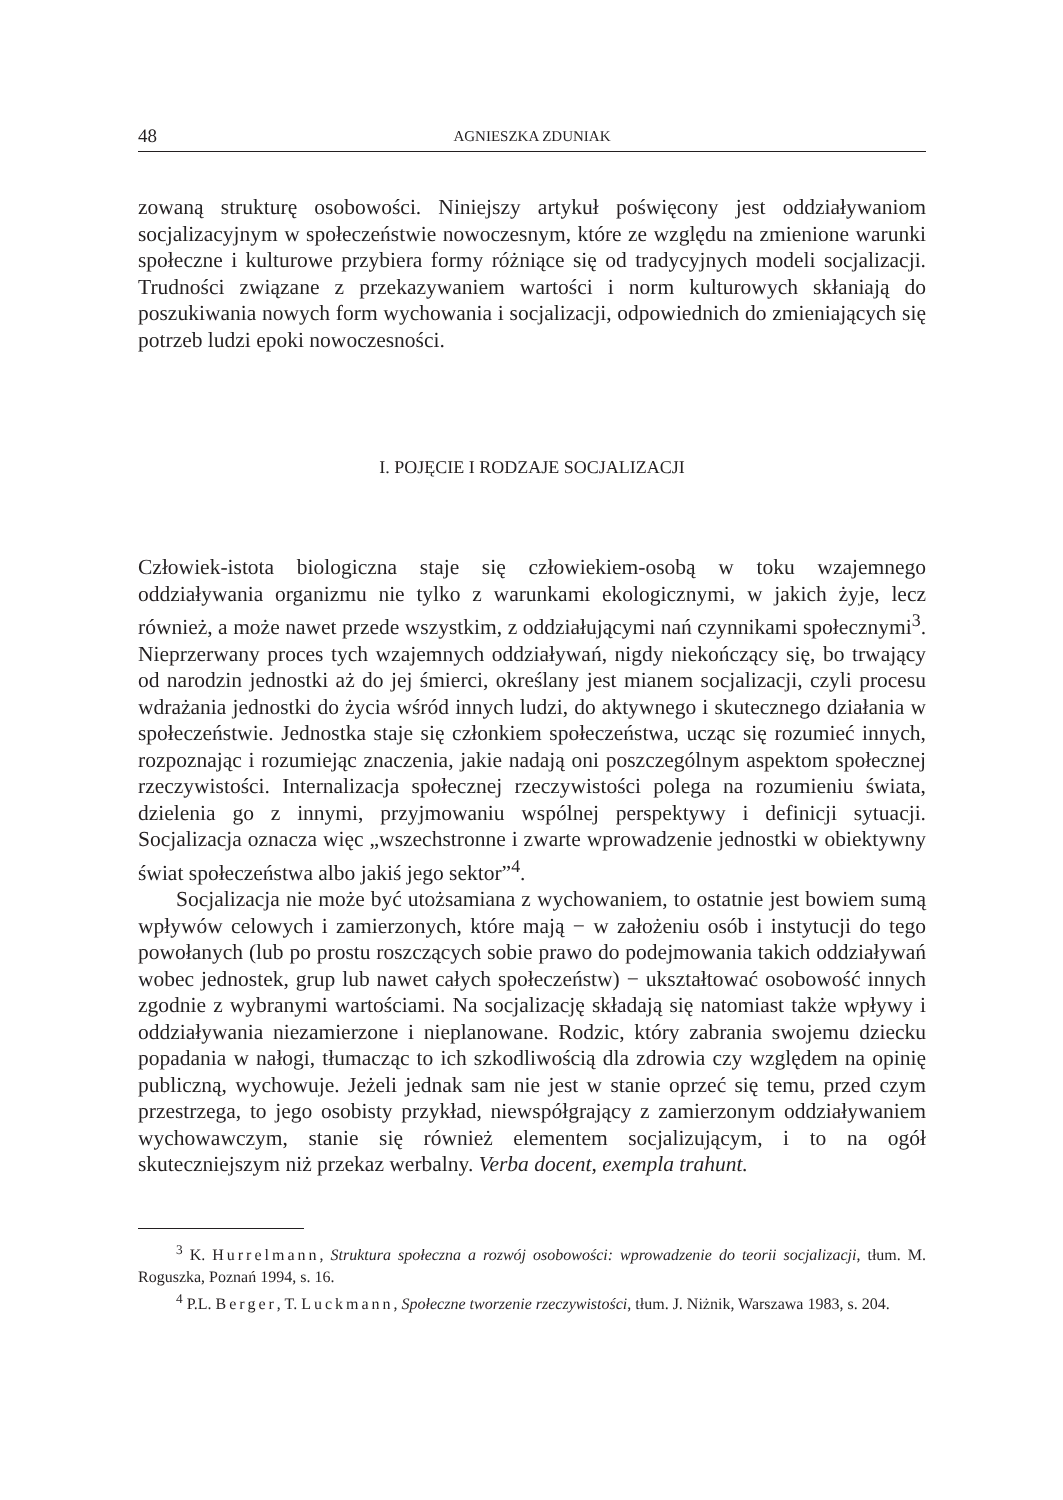48 AGNIESZKA ZDUNIAK
zowaną strukturę osobowości. Niniejszy artykuł poświęcony jest oddziaływaniom socjalizacyjnym w społeczeństwie nowoczesnym, które ze względu na zmienione warunki społeczne i kulturowe przybiera formy różniące się od tradycyjnych modeli socjalizacji. Trudności związane z przekazywaniem wartości i norm kulturowych skłaniają do poszukiwania nowych form wychowania i socjalizacji, odpowiednich do zmieniających się potrzeb ludzi epoki nowoczesności.
I. POJĘCIE I RODZAJE SOCJALIZACJI
Człowiek-istota biologiczna staje się człowiekiem-osobą w toku wzajemnego oddziaływania organizmu nie tylko z warunkami ekologicznymi, w jakich żyje, lecz również, a może nawet przede wszystkim, z oddziałującymi nań czynnikami społecznymi<sup>3</sup>. Nieprzerwany proces tych wzajemnych oddziaływań, nigdy niekończący się, bo trwający od narodzin jednostki aż do jej śmierci, określany jest mianem socjalizacji, czyli procesu wdrażania jednostki do życia wśród innych ludzi, do aktywnego i skutecznego działania w społeczeństwie. Jednostka staje się członkiem społeczeństwa, ucząc się rozumieć innych, rozpoznając i rozumiejąc znaczenia, jakie nadają oni poszczególnym aspektom społecznej rzeczywistości. Internalizacja społecznej rzeczywistości polega na rozumieniu świata, dzielenia go z innymi, przyjmowaniu wspólnej perspektywy i definicji sytuacji. Socjalizacja oznacza więc „wszechstronne i zwarte wprowadzenie jednostki w obiektywny świat społeczeństwa albo jakiś jego sektor”<sup>4</sup>.
Socjalizacja nie może być utożsamiana z wychowaniem, to ostatnie jest bowiem sumą wpływów celowych i zamierzonych, które mają − w założeniu osób i instytucji do tego powołanych (lub po prostu roszczących sobie prawo do podejmowania takich oddziaływań wobec jednostek, grup lub nawet całych społeczeństw) − ukształtować osobowość innych zgodnie z wybranymi wartościami. Na socjalizację składają się natomiast także wpływy i oddziaływania niezamierzone i nieplanowane. Rodzic, który zabrania swojemu dziecku popadania w nałogi, tłumacząc to ich szkodliwością dla zdrowia czy względem na opinię publiczną, wychowuje. Jeżeli jednak sam nie jest w stanie oprzeć się temu, przed czym przestrzega, to jego osobisty przykład, niewspółgrający z zamierzonym oddziaływaniem wychowawczym, stanie się również elementem socjalizującym, i to na ogół skuteczniejszym niż przekaz werbalny. Verba docent, exempla trahunt.
<sup>3</sup> K. Hurrelmann, Struktura społeczna a rozwój osobowości: wprowadzenie do teorii socjalizacji, tłum. M. Roguszka, Poznań 1994, s. 16.
<sup>4</sup> P.L. Berger, T. Luckmann, Społeczne tworzenie rzeczywistości, tłum. J. Niżnik, Warszawa 1983, s. 204.